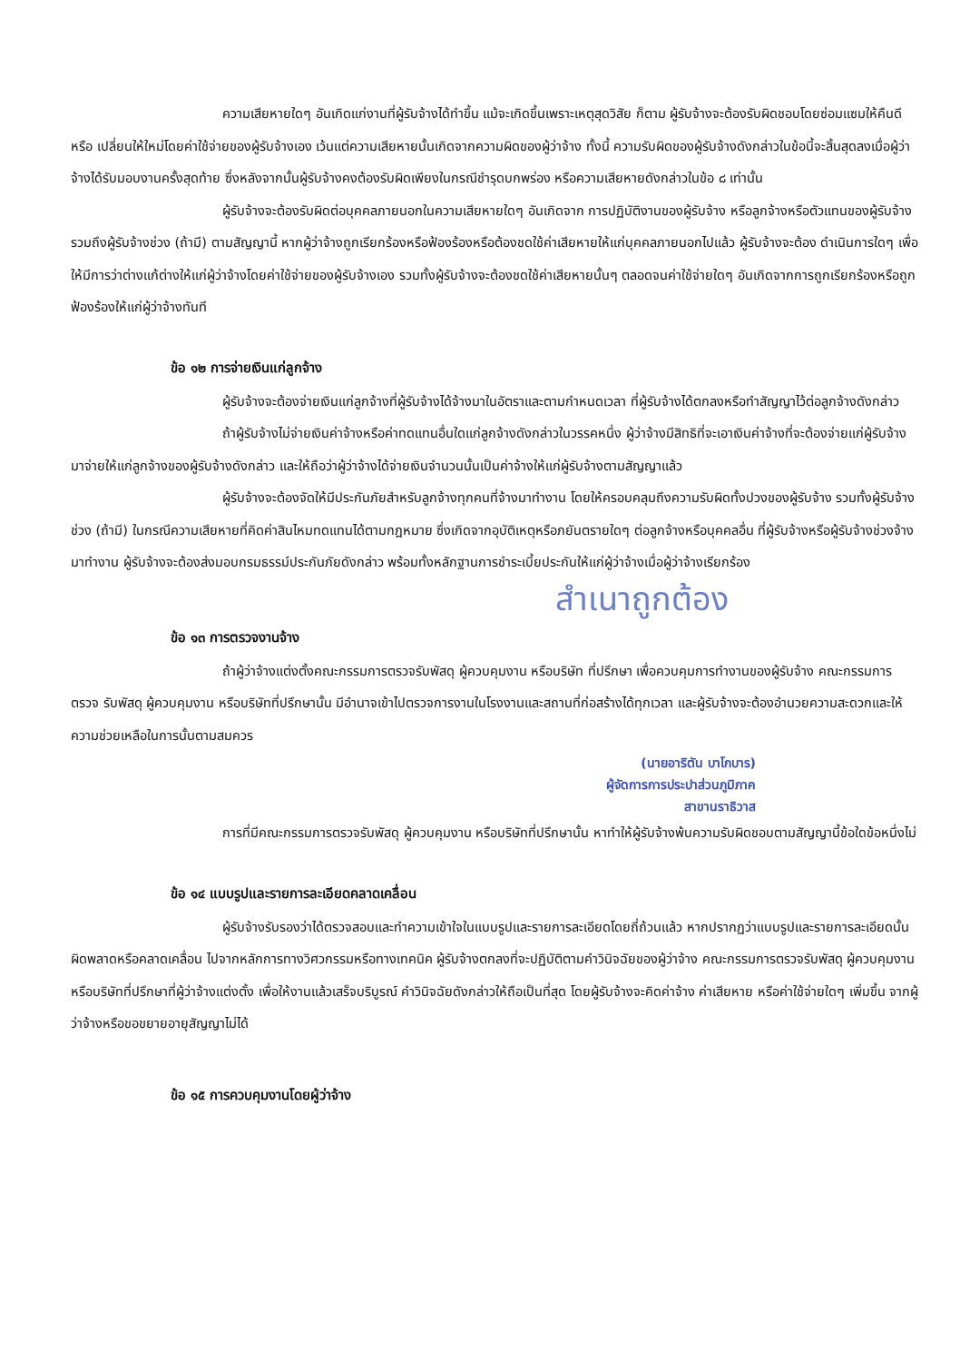ความเสียหายใดๆ อันเกิดแก่งานที่ผู้รับจ้างได้ทำขึ้น แม้จะเกิดขึ้นเพราะเหตุสุดวิสัย ก็ตาม ผู้รับจ้างจะต้องรับผิดชอบโดยซ่อมแซมให้คืนดีหรือ เปลี่ยนให้ใหม่โดยค่าใช้จ่ายของผู้รับจ้างเอง เว้นแต่ความเสียหายนั้นเกิดจากความผิดของผู้ว่าจ้าง ทั้งนี้ ความรับผิดของผู้รับจ้างดังกล่าวในข้อนี้จะสิ้นสุดลงเมื่อผู้ว่าจ้างได้รับมอบงานครั้งสุดท้าย ซึ่งหลังจากนั้นผู้รับจ้างคงต้องรับผิดเพียงในกรณีชำรุดบกพร่อง หรือความเสียหายดังกล่าวในข้อ ๘ เท่านั้น
ผู้รับจ้างจะต้องรับผิดต่อบุคคลภายนอกในความเสียหายใดๆ อันเกิดจาก การปฏิบัติงานของผู้รับจ้าง หรือลูกจ้างหรือตัวแทนของผู้รับจ้าง รวมถึงผู้รับจ้างช่วง (ถ้ามี) ตามสัญญานี้ หากผู้ว่าจ้างถูกเรียกร้องหรือฟ้องร้องหรือต้องชดใช้ค่าเสียหายให้แก่บุคคลภายนอกไปแล้ว ผู้รับจ้างจะต้อง ดำเนินการใดๆ เพื่อให้มีการว่าต่างแก้ต่างให้แก่ผู้ว่าจ้างโดยค่าใช้จ่ายของผู้รับจ้างเอง รวมทั้งผู้รับจ้างจะต้องชดใช้ค่าเสียหายนั้นๆ ตลอดจนค่าใช้จ่ายใดๆ อันเกิดจากการถูกเรียกร้องหรือถูกฟ้องร้องให้แก่ผู้ว่าจ้างทันที
ข้อ ๑๒ การจ่ายเงินแก่ลูกจ้าง
ผู้รับจ้างจะต้องจ่ายเงินแก่ลูกจ้างที่ผู้รับจ้างได้จ้างมาในอัตราและตามกำหนดเวลา ที่ผู้รับจ้างได้ตกลงหรือทำสัญญาไว้ต่อลูกจ้างดังกล่าว
ถ้าผู้รับจ้างไม่จ่ายเงินค่าจ้างหรือค่าทดแทนอื่นใดแก่ลูกจ้างดังกล่าวในวรรคหนึ่ง ผู้ว่าจ้างมีสิทธิที่จะเอาเงินค่าจ้างที่จะต้องจ่ายแก่ผู้รับจ้างมาจ่ายให้แก่ลูกจ้างของผู้รับจ้างดังกล่าว และให้ถือว่าผู้ว่าจ้างได้จ่ายเงินจำนวนนั้นเป็นค่าจ้างให้แก่ผู้รับจ้างตามสัญญาแล้ว
ผู้รับจ้างจะต้องจัดให้มีประกันภัยสำหรับลูกจ้างทุกคนที่จ้างมาทำงาน โดยให้ครอบคลุมถึงความรับผิดทั้งปวงของผู้รับจ้าง รวมทั้งผู้รับจ้างช่วง (ถ้ามี) ในกรณีความเสียหายที่คิดค่าสินไหมทดแทนได้ตามกฎหมาย ซึ่งเกิดจากอุบัติเหตุหรือภยันตรายใดๆ ต่อลูกจ้างหรือบุคคลอื่น ที่ผู้รับจ้างหรือผู้รับจ้างช่วงจ้างมาทำงาน ผู้รับจ้างจะต้องส่งมอบกรมธรรม์ประกันภัยดังกล่าว พร้อมทั้งหลักฐานการชำระเบี้ยประกันให้แก่ผู้ว่าจ้างเมื่อผู้ว่าจ้างเรียกร้อง
สำเนาถูกต้อง
ข้อ ๑๓ การตรวจงานจ้าง
ถ้าผู้ว่าจ้างแต่งตั้งคณะกรรมการตรวจรับพัสดุ ผู้ควบคุมงาน หรือบริษัท ที่ปรึกษา เพื่อควบคุมการทำงานของผู้รับจ้าง คณะกรรมการตรวจ รับพัสดุ ผู้ควบคุมงาน หรือบริษัทที่ปรึกษานั้น มีอำนาจเข้าไปตรวจการงานในโรงงานและสถานที่ก่อสร้างได้ทุกเวลา และผู้รับจ้างจะต้องอำนวยความสะดวกและให้ความช่วยเหลือในการนั้นตามสมควร
(นายอาริตัน บาโกบาร)
ผู้จัดการการประปาส่วนภูมิภาค
สาขานราธิวาส
การที่มีคณะกรรมการตรวจรับพัสดุ ผู้ควบคุมงาน หรือบริษัทที่ปรึกษานั้น หาทำให้ผู้รับจ้างพ้นความรับผิดชอบตามสัญญานี้ข้อใดข้อหนึ่งไม่
ข้อ ๑๔ แบบรูปและรายการละเอียดคลาดเคลื่อน
ผู้รับจ้างรับรองว่าได้ตรวจสอบและทำความเข้าใจในแบบรูปและรายการละเอียดโดยถี่ถ้วนแล้ว หากปรากฏว่าแบบรูปและรายการละเอียดนั้นผิดพลาดหรือคลาดเคลื่อน ไปจากหลักการทางวิศวกรรมหรือทางเทคนิค ผู้รับจ้างตกลงที่จะปฏิบัติตามคำวินิจฉัยของผู้ว่าจ้าง คณะกรรมการตรวจรับพัสดุ ผู้ควบคุมงาน หรือบริษัทที่ปรึกษาที่ผู้ว่าจ้างแต่งตั้ง เพื่อให้งานแล้วเสร็จบริบูรณ์ คำวินิจฉัยดังกล่าวให้ถือเป็นที่สุด โดยผู้รับจ้างจะคิดค่าจ้าง ค่าเสียหาย หรือค่าใช้จ่ายใดๆ เพิ่มขึ้น จากผู้ว่าจ้างหรือขอขยายอายุสัญญาไม่ได้
ข้อ ๑๕ การควบคุมงานโดยผู้ว่าจ้าง